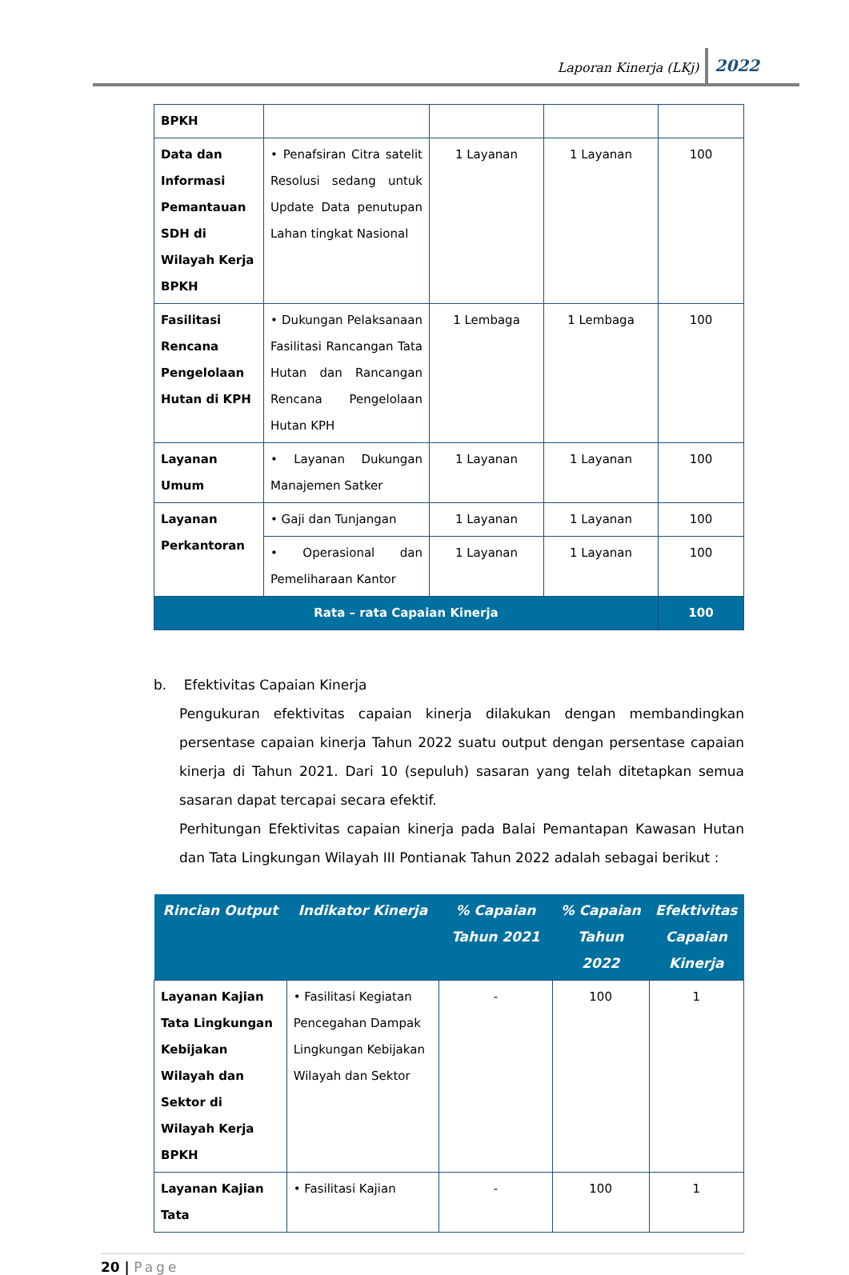Laporan Kinerja (LKj) 2022
| BPKH | | | | |
| Data dan Informasi Pemantauan SDH di Wilayah Kerja BPKH | • Penafsiran Citra satelit Resolusi sedang untuk Update Data penutupan Lahan tingkat Nasional | 1 Layanan | 1 Layanan | 100 |
| Fasilitasi Rencana Pengelolaan Hutan di KPH | • Dukungan Pelaksanaan Fasilitasi Rancangan Tata Hutan dan Rancangan Rencana Pengelolaan Hutan KPH | 1 Lembaga | 1 Lembaga | 100 |
| Layanan Umum | • Layanan Dukungan Manajemen Satker | 1 Layanan | 1 Layanan | 100 |
| Layanan Perkantoran | • Gaji dan Tunjangan | 1 Layanan | 1 Layanan | 100 |
| | • Operasional dan Pemeliharaan Kantor | 1 Layanan | 1 Layanan | 100 |
| Rata – rata Capaian Kinerja | | | | 100 |
b. Efektivitas Capaian Kinerja
Pengukuran efektivitas capaian kinerja dilakukan dengan membandingkan persentase capaian kinerja Tahun 2022 suatu output dengan persentase capaian kinerja di Tahun 2021. Dari 10 (sepuluh) sasaran yang telah ditetapkan semua sasaran dapat tercapai secara efektif.
Perhitungan Efektivitas capaian kinerja pada Balai Pemantapan Kawasan Hutan dan Tata Lingkungan Wilayah III Pontianak Tahun 2022 adalah sebagai berikut :
| Rincian Output | Indikator Kinerja | % Capaian Tahun 2021 | % Capaian Tahun 2022 | Efektivitas Capaian Kinerja |
| --- | --- | --- | --- | --- |
| Layanan Kajian Tata Lingkungan Kebijakan Wilayah dan Sektor di Wilayah Kerja BPKH | • Fasilitasi Kegiatan Pencegahan Dampak Lingkungan Kebijakan Wilayah dan Sektor | - | 100 | 1 |
| Layanan Kajian Tata | • Fasilitasi Kajian | - | 100 | 1 |
20 | Page